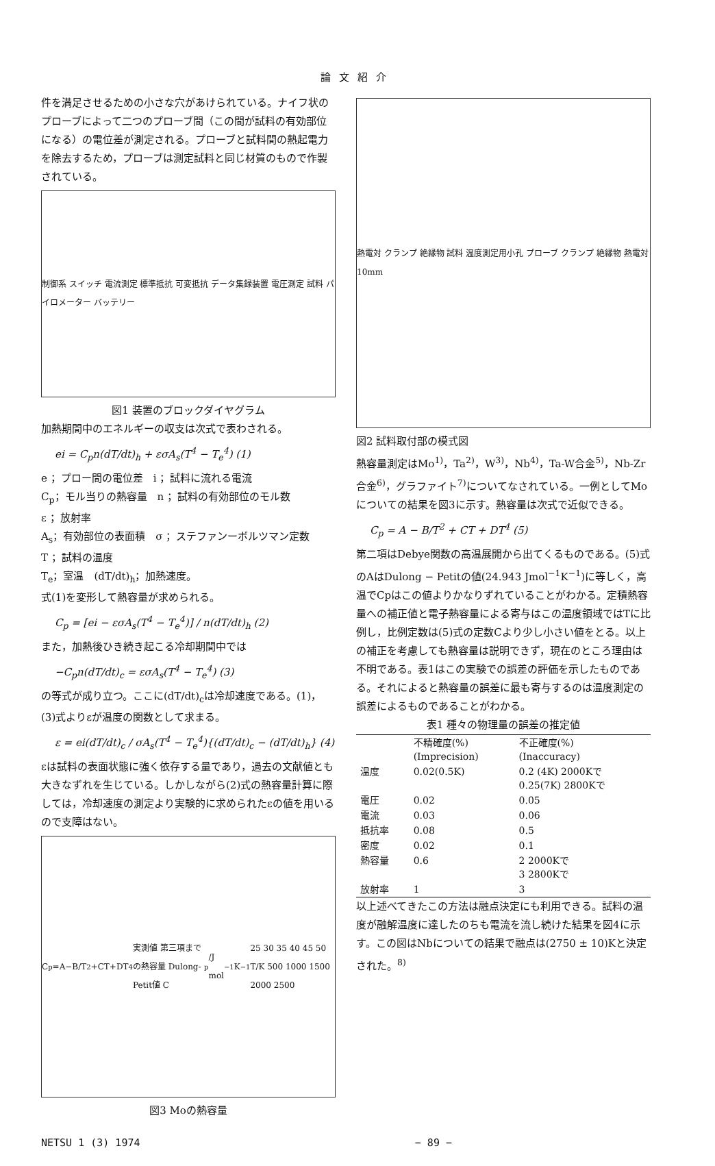論文紹介
件を満足させるための小さな穴があけられている。ナイフ状のプローブによって二つのプローブ間（この間が試料の有効部位になる）の電位差が測定される。プローブと試料間の熱起電力を除去するため，プローブは測定試料と同じ材質のもので作製されている。
制御系 スイッチ 電流測定 標準抵抗 可変抵抗 データ集録装置 電圧測定 試料 パイロメーター バッテリー
図1 装置のブロックダイヤグラム
加熱期間中のエネルギーの収支は次式で表わされる。
ei = C<sub>p</sub>n(dT/dt)<sub>h</sub> + εσA<sub>s</sub>(T<sup>4</sup> − T<sub>e</sub><sup>4</sup>) (1)
e ；プロー間の電位差　i ；試料に流れる電流
C<sub>p</sub>；モル当りの熱容量　n ；試料の有効部位のモル数
ε ；放射率
A<sub>s</sub>；有効部位の表面積　σ ；ステファンーボルツマン定数
T ；試料の温度
T<sub>e</sub>；室温　(dT/dt)<sub>h</sub>；加熱速度。
式(1)を変形して熱容量が求められる。
C<sub>p</sub> = [ei − εσA<sub>s</sub>(T<sup>4</sup> − T<sub>e</sub><sup>4</sup>)] / n(dT/dt)<sub>h</sub> (2)
また，加熱後ひき続き起こる冷却期間中では
−C<sub>p</sub>n(dT/dt)<sub>c</sub> = εσA<sub>s</sub>(T<sup>4</sup> − T<sub>e</sub><sup>4</sup>) (3)
の等式が成り立つ。ここに(dT/dt)<sub>c</sub>は冷却速度である。(1)，(3)式よりεが温度の関数として求まる。
ε = ei(dT/dt)<sub>c</sub> / σA<sub>s</sub>(T<sup>4</sup> − T<sub>e</sub><sup>4</sup>){(dT/dt)<sub>c</sub> − (dT/dt)<sub>h</sub>} (4)
εは試料の表面状態に強く依存する量であり，過去の文献値とも大きなずれを生じている。しかしながら(2)式の熱容量計算に際しては，冷却速度の測定より実験的に求められたεの値を用いるので支障はない。
C<sub>p</sub>=A−B/T<sup>2</sup>+CT+DT<sup>4</sup> 実測値 第三項までの熱容量 Dulong-Petit値 C<sub>p</sub>/J mol<sup>−1</sup>K<sup>−1</sup> 25 30 35 40 45 50 T/K 500 1000 1500 2000 2500
図3 Moの熱容量
熱電対 クランプ 絶縁物 試料 温度測定用小孔 プローブ クランプ 絶縁物 熱電対 10mm
図2 試料取付部の模式図
熱容量測定はMo<sup>1)</sup>，Ta<sup>2)</sup>，W<sup>3)</sup>，Nb<sup>4)</sup>，Ta-W合金<sup>5)</sup>，Nb-Zr合金<sup>6)</sup>，グラファイト<sup>7)</sup>についてなされている。一例としてMoについての結果を図3に示す。熱容量は次式で近似できる。
C<sub>p</sub> = A − B/T<sup>2</sup> + CT + DT<sup>4</sup> (5)
第二項はDebye関数の高温展開から出てくるものである。(5)式のAはDulong − Petitの値(24.943 Jmol<sup>−1</sup>K<sup>−1</sup>)に等しく，高温でCpはこの値よりかなりずれていることがわかる。定積熱容量への補正値と電子熱容量による寄与はこの温度領域ではTに比例し，比例定数は(5)式の定数Cより少し小さい値をとる。以上の補正を考慮しても熱容量は説明できず，現在のところ理由は不明である。表1はこの実験での誤差の評価を示したものである。それによると熱容量の誤差に最も寄与するのは温度測定の誤差によるものであることがわかる。
表1 種々の物理量の誤差の推定値
| | 不精確度(%) (Imprecision) | 不正確度(%) (Inaccuracy) |
| --- | --- | --- |
| 温度 | 0.02(0.5K) | 0.2 (4K) 2000Kで 0.25(7K) 2800Kで |
| 電圧 | 0.02 | 0.05 |
| 電流 | 0.03 | 0.06 |
| 抵抗率 | 0.08 | 0.5 |
| 密度 | 0.02 | 0.1 |
| 熱容量 | 0.6 | 2 2000Kで 3 2800Kで |
| 放射率 | 1 | 3 |
以上述べてきたこの方法は融点決定にも利用できる。試料の温度が融解温度に達したのちも電流を流し続けた結果を図4に示す。この図はNbについての結果で融点は(2750 ± 10)Kと決定された。<sup>8)</sup>
NETSU 1 (3) 1974 − 89 −